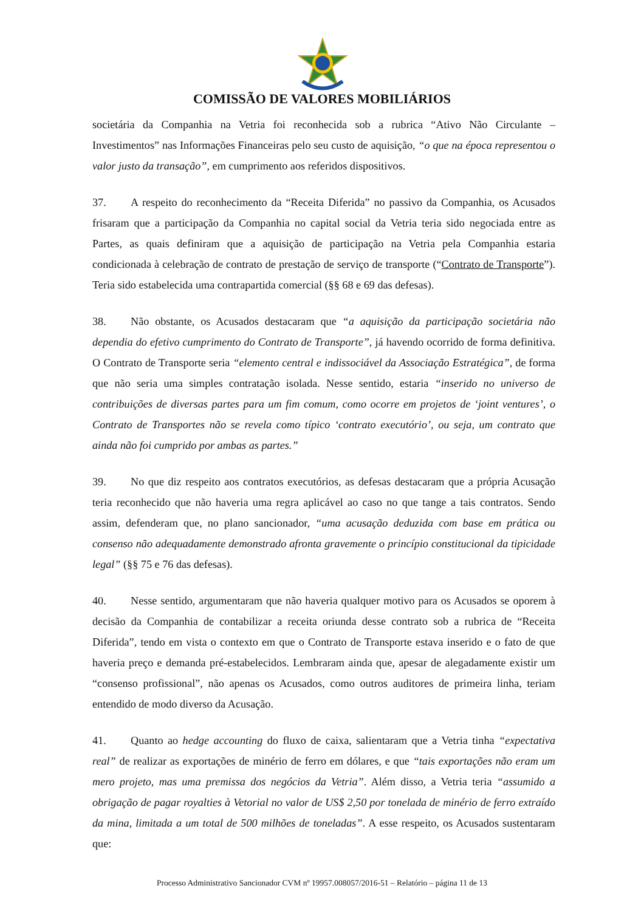COMISSÃO DE VALORES MOBILIÁRIOS
societária da Companhia na Vetria foi reconhecida sob a rubrica “Ativo Não Circulante – Investimentos” nas Informações Financeiras pelo seu custo de aquisição, “o que na época representou o valor justo da transação”, em cumprimento aos referidos dispositivos.
37. A respeito do reconhecimento da “Receita Diferida” no passivo da Companhia, os Acusados frisaram que a participação da Companhia no capital social da Vetria teria sido negociada entre as Partes, as quais definiram que a aquisição de participação na Vetria pela Companhia estaria condicionada à celebração de contrato de prestação de serviço de transporte (“Contrato de Transporte”). Teria sido estabelecida uma contrapartida comercial (§§ 68 e 69 das defesas).
38. Não obstante, os Acusados destacaram que “a aquisição da participação societária não dependia do efetivo cumprimento do Contrato de Transporte”, já havendo ocorrido de forma definitiva. O Contrato de Transporte seria “elemento central e indissociável da Associação Estratégica”, de forma que não seria uma simples contratação isolada. Nesse sentido, estaria “inserido no universo de contribuições de diversas partes para um fim comum, como ocorre em projetos de ‘joint ventures’, o Contrato de Transportes não se revela como típico ‘contrato executório’, ou seja, um contrato que ainda não foi cumprido por ambas as partes.”
39. No que diz respeito aos contratos executórios, as defesas destacaram que a própria Acusação teria reconhecido que não haveria uma regra aplicável ao caso no que tange a tais contratos. Sendo assim, defenderam que, no plano sancionador, “uma acusação deduzida com base em prática ou consenso não adequadamente demonstrado afronta gravemente o princípio constitucional da tipicidade legal” (§§ 75 e 76 das defesas).
40. Nesse sentido, argumentaram que não haveria qualquer motivo para os Acusados se oporem à decisão da Companhia de contabilizar a receita oriunda desse contrato sob a rubrica de “Receita Diferida”, tendo em vista o contexto em que o Contrato de Transporte estava inserido e o fato de que haveria preço e demanda pré-estabelecidos. Lembraram ainda que, apesar de alegadamente existir um “consenso profissional”, não apenas os Acusados, como outros auditores de primeira linha, teriam entendido de modo diverso da Acusação.
41. Quanto ao hedge accounting do fluxo de caixa, salientaram que a Vetria tinha “expectativa real” de realizar as exportações de minério de ferro em dólares, e que “tais exportações não eram um mero projeto, mas uma premissa dos negócios da Vetria”. Além disso, a Vetria teria “assumido a obrigação de pagar royalties à Vetorial no valor de US$ 2,50 por tonelada de minério de ferro extraído da mina, limitada a um total de 500 milhões de toneladas”. A esse respeito, os Acusados sustentaram que:
Processo Administrativo Sancionador CVM nº 19957.008057/2016-51 – Relatório – página 11 de 13